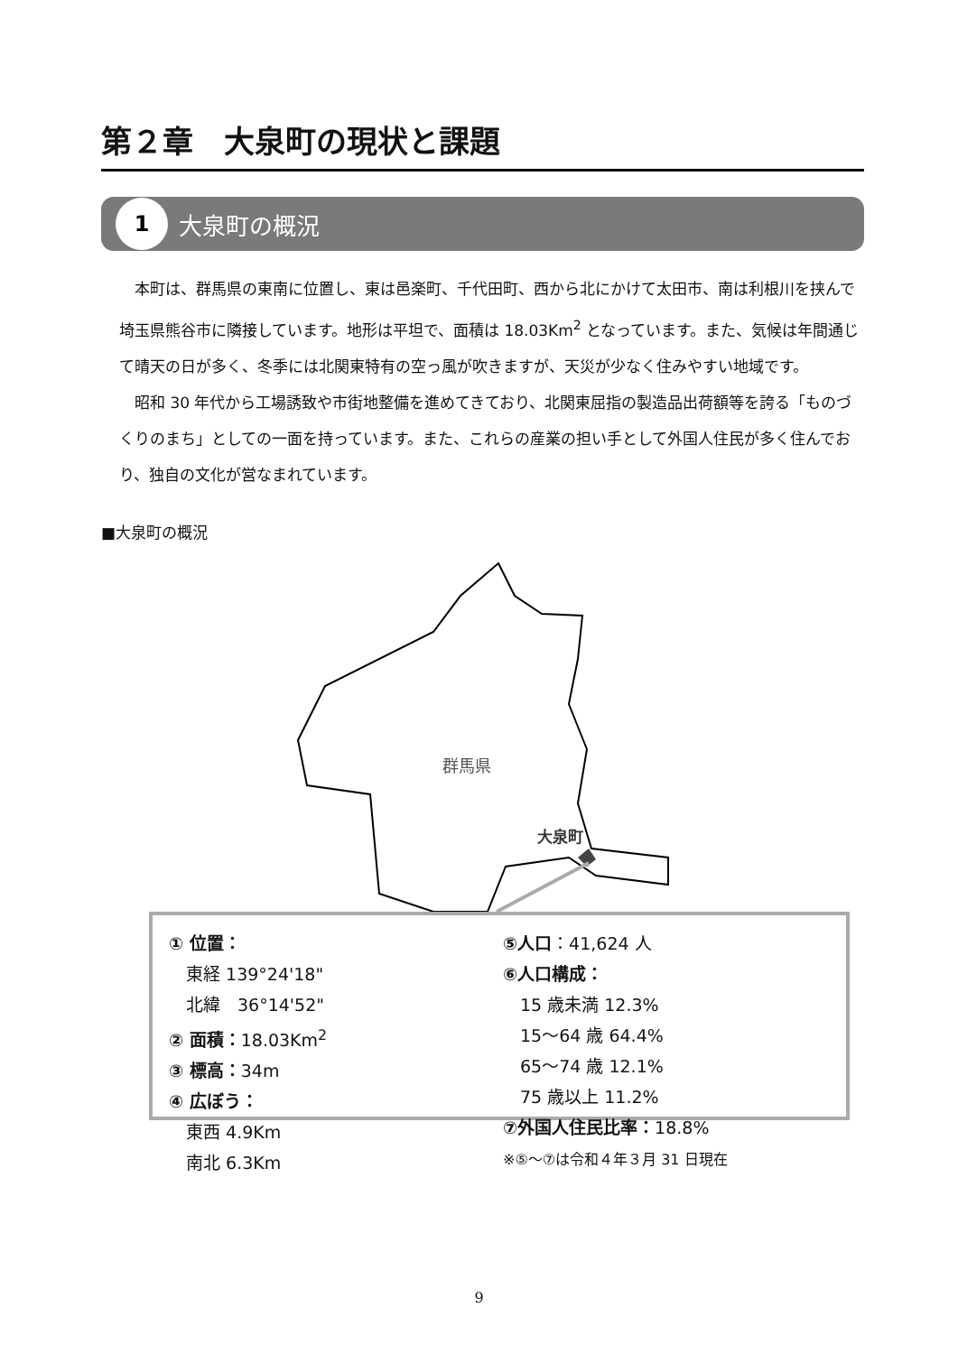第２章　大泉町の現状と課題
1 大泉町の概況
本町は、群馬県の東南に位置し、東は邑楽町、千代田町、西から北にかけて太田市、南は利根川を挟んで埼玉県熊谷市に隣接しています。地形は平坦で、面積は 18.03Km<sup>2</sup> となっています。また、気候は年間通じて晴天の日が多く、冬季には北関東特有の空っ風が吹きますが、天災が少なく住みやすい地域です。
昭和 30 年代から工場誘致や市街地整備を進めてきており、北関東屈指の製造品出荷額等を誇る「ものづくりのまち」としての一面を持っています。また、これらの産業の担い手として外国人住民が多く住んでおり、独自の文化が営なまれています。
■大泉町の概況
群馬県
大泉町
① 位置：
　東経 139°24'18"
　北緯　36°14'52"
② 面積：18.03Km<sup>2</sup>
③ 標高：34m
④ 広ぼう：
　東西 4.9Km
　南北 6.3Km
⑤人口：41,624 人
⑥人口構成：
　15 歳未満 12.3%
　15～64 歳 64.4%
　65～74 歳 12.1%
　75 歳以上 11.2%
⑦外国人住民比率：18.8%
※⑤～⑦は令和４年３月 31 日現在
9